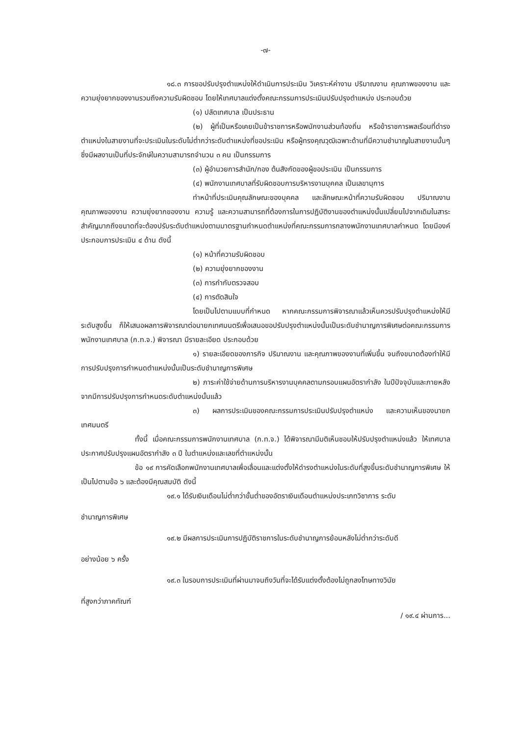-๗-
๑๘.๓ การขอปรับปรุงตำแหน่งให้ดำเนินการประเมิน วิเคราะห์ค่างาน ปริมาณงาน คุณภาพของงาน และความยุ่งยากของงานรวมถึงความรับผิดชอบ โดยให้เทศบาลแต่งตั้งคณะกรรมการประเมินปรับปรุงตำแหน่ง ประกอบด้วย
(๑) ปลัดเทศบาล เป็นประธาน
(๒) ผู้ที่เป็นหรือเคยเป็นข้าราชการหรือพนักงานส่วนท้องถิ่น หรือข้าราชการพลเรือนที่ดำรงตำแหน่งในสายงานที่จะประเมินในระดับไม่ต่ำกว่าระดับตำแหน่งที่ขอประเมิน หรือผู้ทรงคุณวุฒิเฉพาะด้านที่มีความชำนาญในสายงานนั้นๆ ซึ่งมีผลงานเป็นที่ประจักษ์ในความสามารถจำนวน ๓ คน เป็นกรรมการ
(๓) ผู้อำนวยการสำนัก/กอง ต้นสังกัดของผู้ขอประเมิน เป็นกรรมการ
(๔) พนักงานเทศบาลที่รับผิดชอบการบริหารงานบุคคล เป็นเลขานุการ
ทำหน้าที่ประเมินคุณลักษณะของบุคคล และลักษณะหน้าที่ความรับผิดชอบ ปริมาณงาน คุณภาพของงาน ความยุ่งยากของงาน ความรู้ และความสามารถที่ต้องการในการปฏิบัติงานของตำแหน่งนั้นเปลี่ยนไปจากเดิมในสาระสำคัญมากถึงขนาดที่จะต้องปรับระดับตำแหน่งตามมาตรฐานกำหนดตำแหน่งที่คณะกรรมการกลางพนักงานเทศบาลกำหนด โดยมีองค์ประกอบการประเมิน ๔ ด้าน ดังนี้
(๑) หน้าที่ความรับผิดชอบ
(๒) ความยุ่งยากของงาน
(๓) การกำกับตรวจสอบ
(๔) การตัดสินใจ
โดยเป็นไปตามแบบที่กำหนด หากคณะกรรมการพิจารณาแล้วเห็นควรปรับปรุงตำแหน่งให้มีระดับสูงขึ้น ก็ให้เสนอผลการพิจารณาต่อนายกเทศมนตรีเพื่อเสนอขอปรับปรุงตำแหน่งนั้นเป็นระดับชำนาญการพิเศษต่อคณะกรรมการพนักงานเทศบาล (ก.ท.จ.) พิจารณา มีรายละเอียด ประกอบด้วย
๑) รายละเอียดของภารกิจ ปริมาณงาน และคุณภาพของงานที่เพิ่มขึ้น จนถึงขนาดต้องทำให้มีการปรับปรุงการกำหนดตำแหน่งนั้นเป็นระดับชำนาญการพิเศษ
๒) ภาระค่าใช้จ่ายด้านการบริหารงานบุคคลตามกรอบแผนอัตรากำลัง ในปีปัจจุบันและภายหลังจากมีการปรับปรุงการกำหนดระดับตำแหน่งนั้นแล้ว
๓) ผลการประเมินของคณะกรรมการประเมินปรับปรุงตำแหน่ง และความเห็นของนายกเทศมนตรี
ทั้งนี้ เมื่อคณะกรรมการพนักงานเทศบาล (ก.ท.จ.) ได้พิจารณามีมติเห็นชอบให้ปรับปรุงตำแหน่งแล้ว ให้เทศบาลประกาศปรับปรุงแผนอัตรากำลัง ๓ ปี ในตำแหน่งและเลขที่ตำแหน่งนั้น
ข้อ ๑๙ การคัดเลือกพนักงานเทศบาลเพื่อเลื่อนและแต่งตั้งให้ดำรงตำแหน่งในระดับที่สูงขึ้นระดับชำนาญการพิเศษ ให้เป็นไปตามข้อ ๖ และต้องมีคุณสมบัติ ดังนี้
๑๙.๑ ได้รับเงินเดือนไม่ต่ำกว่าขั้นต่ำของอัตราเงินเดือนตำแหน่งประเภทวิชาการ ระดับ
ชำนาญการพิเศษ
๑๙.๒ มีผลการประเมินการปฏิบัติราชการในระดับชำนาญการย้อนหลังไม่ต่ำกว่าระดับดี
อย่างน้อย ๖ ครั้ง
๑๙.๓ ในรอบการประเมินที่ผ่านมาจนถึงวันที่จะได้รับแต่งตั้งต้องไม่ถูกลงโทษทางวินัย
ที่สูงกว่าภาคทัณฑ์
/ ๑๙.๔ ผ่านการ...